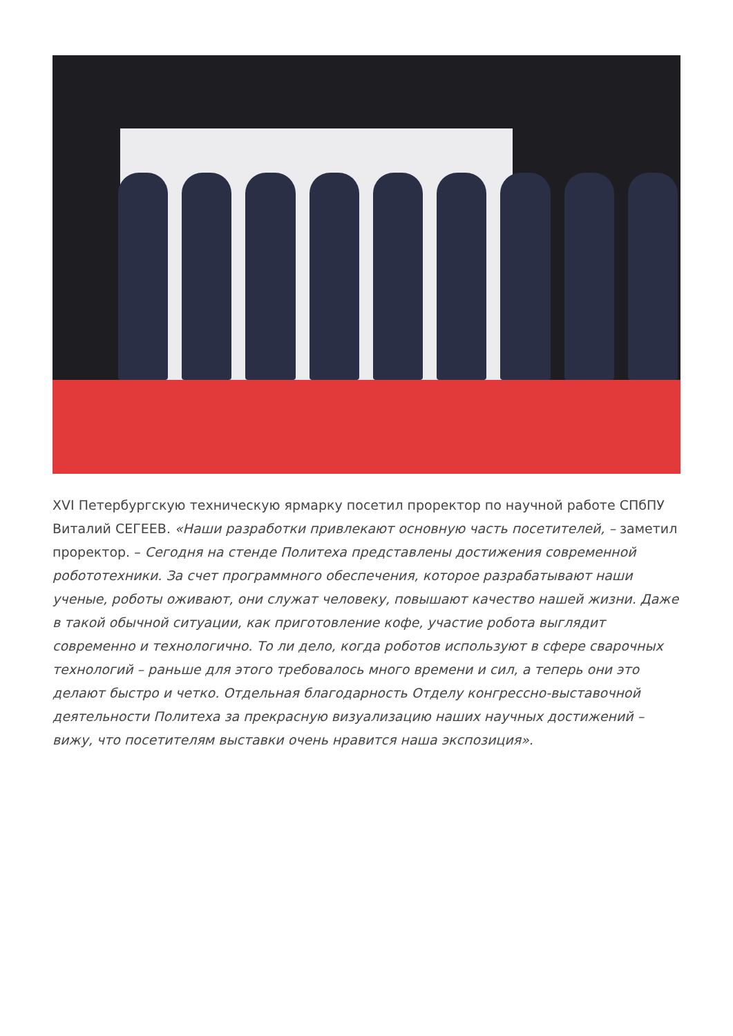XVI Петербургскую техническую ярмарку посетил проректор по научной работе СПбПУ Виталий СЕГЕЕВ. «Наши разработки привлекают основную часть посетителей, – заметил проректор. – Сегодня на стенде Политеха представлены достижения современной робототехники. За счет программного обеспечения, которое разрабатывают наши ученые, роботы оживают, они служат человеку, повышают качество нашей жизни. Даже в такой обычной ситуации, как приготовление кофе, участие робота выглядит современно и технологично. То ли дело, когда роботов используют в сфере сварочных технологий – раньше для этого требовалось много времени и сил, а теперь они это делают быстро и четко. Отдельная благодарность Отделу конгрессно-выставочной деятельности Политеха за прекрасную визуализацию наших научных достижений – вижу, что посетителям выставки очень нравится наша экспозиция».